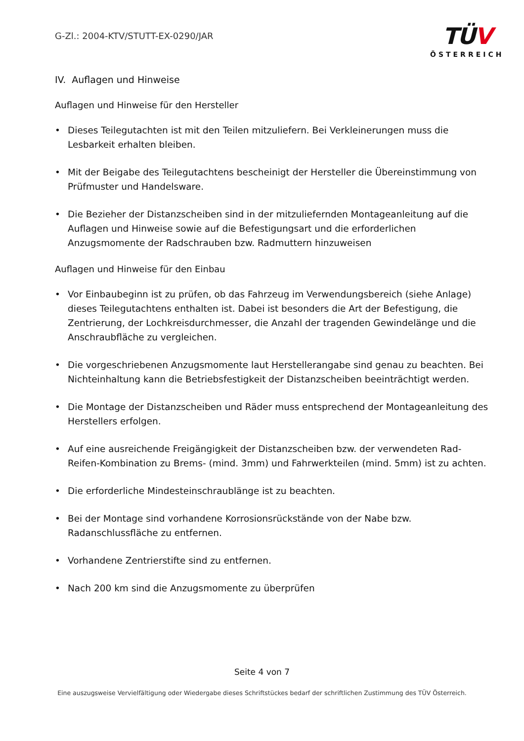G-Zl.: 2004-KTV/STUTT-EX-0290/JAR
TÜV
ÖSTERREICH
IV. Auflagen und Hinweise
Auflagen und Hinweise für den Hersteller
• Dieses Teilegutachten ist mit den Teilen mitzuliefern. Bei Verkleinerungen muss die Lesbarkeit erhalten bleiben.
• Mit der Beigabe des Teilegutachtens bescheinigt der Hersteller die Übereinstimmung von Prüfmuster und Handelsware.
• Die Bezieher der Distanzscheiben sind in der mitzuliefernden Montageanleitung auf die Auflagen und Hinweise sowie auf die Befestigungsart und die erforderlichen Anzugsmomente der Radschrauben bzw. Radmuttern hinzuweisen
Auflagen und Hinweise für den Einbau
• Vor Einbaubeginn ist zu prüfen, ob das Fahrzeug im Verwendungsbereich (siehe Anlage) dieses Teilegutachtens enthalten ist. Dabei ist besonders die Art der Befestigung, die Zentrierung, der Lochkreisdurchmesser, die Anzahl der tragenden Gewindelänge und die Anschraubfläche zu vergleichen.
• Die vorgeschriebenen Anzugsmomente laut Herstellerangabe sind genau zu beachten. Bei Nichteinhaltung kann die Betriebsfestigkeit der Distanzscheiben beeinträchtigt werden.
• Die Montage der Distanzscheiben und Räder muss entsprechend der Montageanleitung des Herstellers erfolgen.
• Auf eine ausreichende Freigängigkeit der Distanzscheiben bzw. der verwendeten Rad-Reifen-Kombination zu Brems- (mind. 3mm) und Fahrwerkteilen (mind. 5mm) ist zu achten.
• Die erforderliche Mindesteinschraublänge ist zu beachten.
• Bei der Montage sind vorhandene Korrosionsrückstände von der Nabe bzw. Radanschlussfläche zu entfernen.
• Vorhandene Zentrierstifte sind zu entfernen.
• Nach 200 km sind die Anzugsmomente zu überprüfen
Seite 4 von 7
Eine auszugsweise Vervielfältigung oder Wiedergabe dieses Schriftstückes bedarf der schriftlichen Zustimmung des TÜV Österreich.